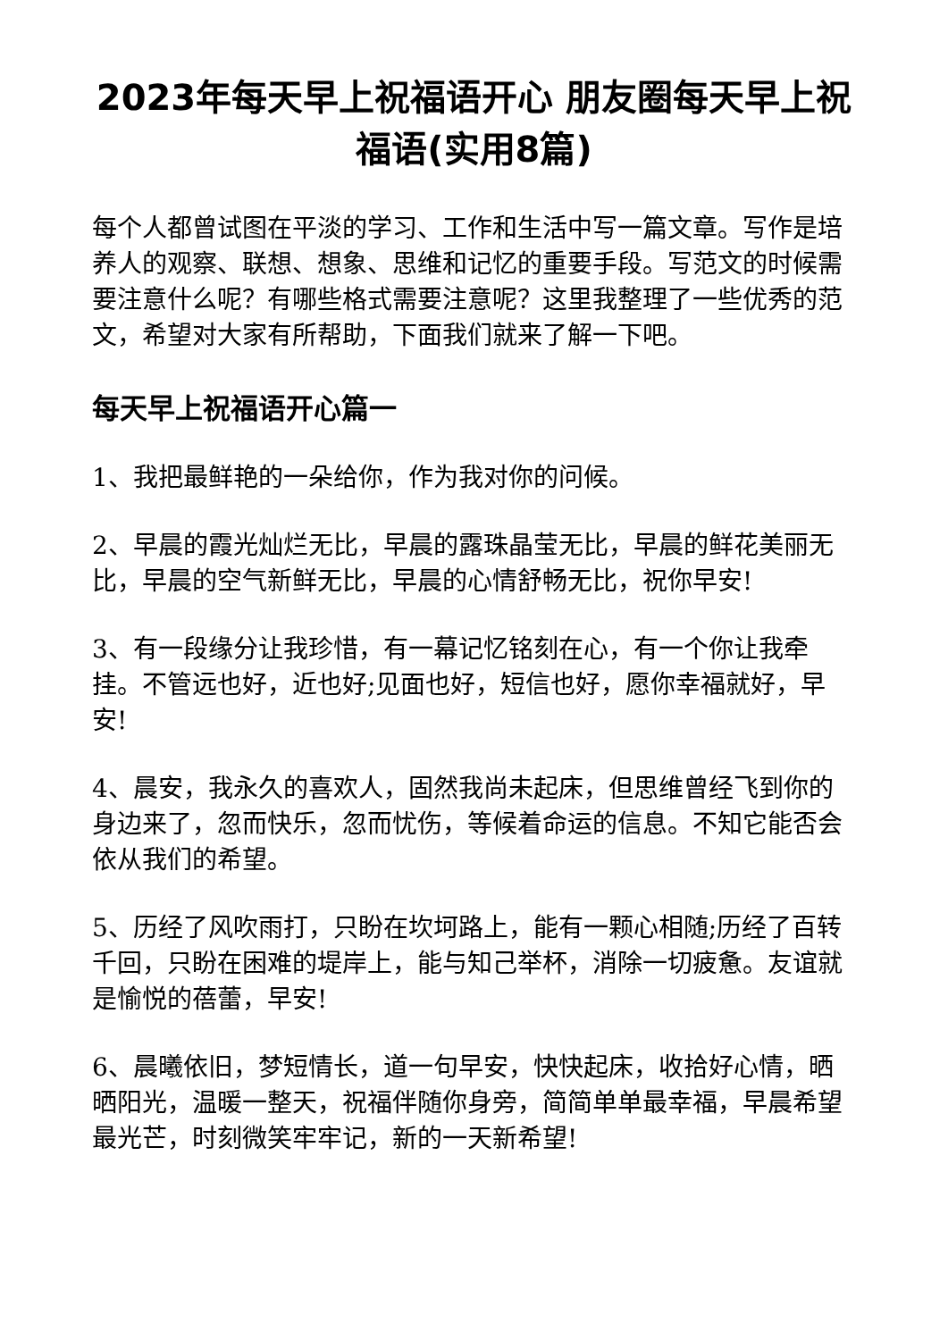2023年每天早上祝福语开心 朋友圈每天早上祝福语(实用8篇)
每个人都曾试图在平淡的学习、工作和生活中写一篇文章。写作是培养人的观察、联想、想象、思维和记忆的重要手段。写范文的时候需要注意什么呢？有哪些格式需要注意呢？这里我整理了一些优秀的范文，希望对大家有所帮助，下面我们就来了解一下吧。
每天早上祝福语开心篇一
1、我把最鲜艳的一朵给你，作为我对你的问候。
2、早晨的霞光灿烂无比，早晨的露珠晶莹无比，早晨的鲜花美丽无比，早晨的空气新鲜无比，早晨的心情舒畅无比，祝你早安!
3、有一段缘分让我珍惜，有一幕记忆铭刻在心，有一个你让我牵挂。不管远也好，近也好;见面也好，短信也好，愿你幸福就好，早安!
4、晨安，我永久的喜欢人，固然我尚未起床，但思维曾经飞到你的身边来了，忽而快乐，忽而忧伤，等候着命运的信息。不知它能否会依从我们的希望。
5、历经了风吹雨打，只盼在坎坷路上，能有一颗心相随;历经了百转千回，只盼在困难的堤岸上，能与知己举杯，消除一切疲惫。友谊就是愉悦的蓓蕾，早安!
6、晨曦依旧，梦短情长，道一句早安，快快起床，收拾好心情，晒晒阳光，温暖一整天，祝福伴随你身旁，简简单单最幸福，早晨希望最光芒，时刻微笑牢牢记，新的一天新希望!